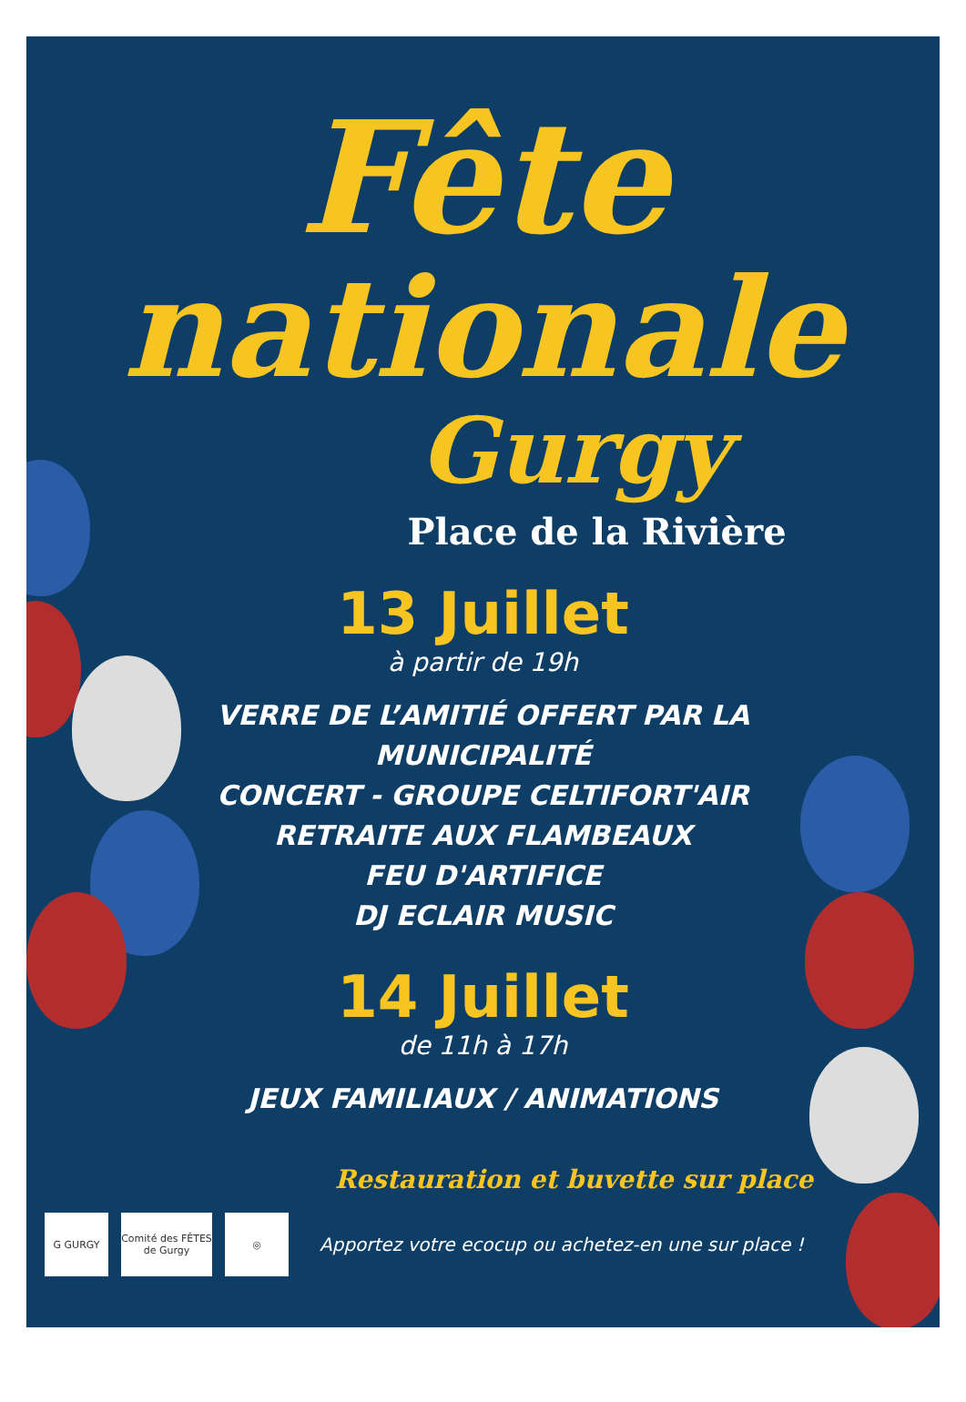Fête
nationale
Gurgy
Place de la Rivière
13 Juillet
à partir de 19h
VERRE DE L’AMITIÉ OFFERT PAR LA
MUNICIPALITÉ
CONCERT - GROUPE CELTIFORT'AIR
RETRAITE AUX FLAMBEAUX
FEU D'ARTIFICE
DJ ECLAIR MUSIC
14 Juillet
de 11h à 17h
JEUX FAMILIAUX / ANIMATIONS
Restauration et buvette sur place
G GURGY
Comité des FÊTES de Gurgy
◎
Apportez votre ecocup ou achetez-en une sur place !